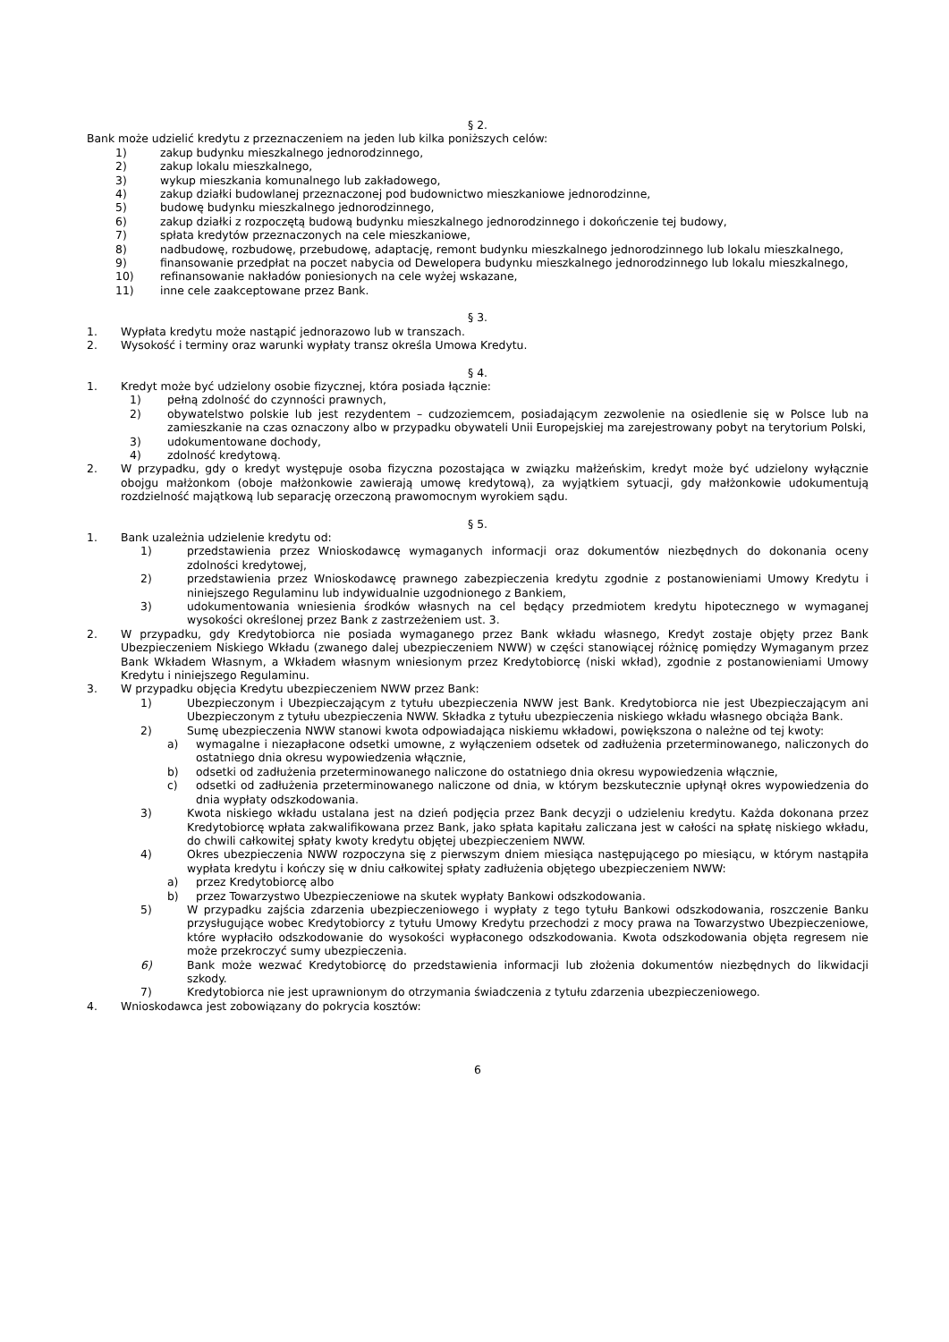§ 2.
Bank może udzielić kredytu z przeznaczeniem na jeden lub kilka poniższych celów:
1) zakup budynku mieszkalnego jednorodzinnego,
2) zakup lokalu mieszkalnego,
3) wykup mieszkania komunalnego lub zakładowego,
4) zakup działki budowlanej przeznaczonej pod budownictwo mieszkaniowe jednorodzinne,
5) budowę budynku mieszkalnego jednorodzinnego,
6) zakup działki z rozpoczętą budową budynku mieszkalnego jednorodzinnego i dokończenie tej budowy,
7) spłata kredytów przeznaczonych na cele mieszkaniowe,
8) nadbudowę, rozbudowę, przebudowę, adaptację, remont budynku mieszkalnego jednorodzinnego lub lokalu mieszkalnego,
9) finansowanie przedpłat na poczet nabycia od Dewelopera budynku mieszkalnego jednorodzinnego lub lokalu mieszkalnego,
10) refinansowanie nakładów poniesionych na cele wyżej wskazane,
11) inne cele zaakceptowane przez Bank.
§ 3.
1. Wypłata kredytu może nastąpić jednorazowo lub w transzach.
2. Wysokość i terminy oraz warunki wypłaty transz określa Umowa Kredytu.
§ 4.
1. Kredyt może być udzielony osobie fizycznej, która posiada łącznie:
1) pełną zdolność do czynności prawnych,
2) obywatelstwo polskie lub jest rezydentem – cudzoziemcem, posiadającym zezwolenie na osiedlenie się w Polsce lub na zamieszkanie na czas oznaczony albo w przypadku obywateli Unii Europejskiej ma zarejestrowany pobyt na terytorium Polski,
3) udokumentowane dochody,
4) zdolność kredytową.
2. W przypadku, gdy o kredyt występuje osoba fizyczna pozostająca w związku małżeńskim, kredyt może być udzielony wyłącznie obojgu małżonkom (oboje małżonkowie zawierają umowę kredytową), za wyjątkiem sytuacji, gdy małżonkowie udokumentują rozdzielność majątkową lub separację orzeczoną prawomocnym wyrokiem sądu.
§ 5.
1. Bank uzależnia udzielenie kredytu od:
1) przedstawienia przez Wnioskodawcę wymaganych informacji oraz dokumentów niezbędnych do dokonania oceny zdolności kredytowej,
2) przedstawienia przez Wnioskodawcę prawnego zabezpieczenia kredytu zgodnie z postanowieniami Umowy Kredytu i niniejszego Regulaminu lub indywidualnie uzgodnionego z Bankiem,
3) udokumentowania wniesienia środków własnych na cel będący przedmiotem kredytu hipotecznego w wymaganej wysokości określonej przez Bank z zastrzeżeniem ust. 3.
2. W przypadku, gdy Kredytobiorca nie posiada wymaganego przez Bank wkładu własnego, Kredyt zostaje objęty przez Bank Ubezpieczeniem Niskiego Wkładu (zwanego dalej ubezpieczeniem NWW) w części stanowiącej różnicę pomiędzy Wymaganym przez Bank Wkładem Własnym, a Wkładem własnym wniesionym przez Kredytobiorcę (niski wkład), zgodnie z postanowieniami Umowy Kredytu i niniejszego Regulaminu.
3. W przypadku objęcia Kredytu ubezpieczeniem NWW przez Bank:
1) Ubezpieczonym i Ubezpieczającym z tytułu ubezpieczenia NWW jest Bank. Kredytobiorca nie jest Ubezpieczającym ani Ubezpieczonym z tytułu ubezpieczenia NWW. Składka z tytułu ubezpieczenia niskiego wkładu własnego obciąża Bank.
2) Sumę ubezpieczenia NWW stanowi kwota odpowiadająca niskiemu wkładowi, powiększona o należne od tej kwoty:
a) wymagalne i niezapłacone odsetki umowne, z wyłączeniem odsetek od zadłużenia przeterminowanego, naliczonych do ostatniego dnia okresu wypowiedzenia włącznie,
b) odsetki od zadłużenia przeterminowanego naliczone do ostatniego dnia okresu wypowiedzenia włącznie,
c) odsetki od zadłużenia przeterminowanego naliczone od dnia, w którym bezskutecznie upłynął okres wypowiedzenia do dnia wypłaty odszkodowania.
3) Kwota niskiego wkładu ustalana jest na dzień podjęcia przez Bank decyzji o udzieleniu kredytu. Każda dokonana przez Kredytobiorcę wpłata zakwalifikowana przez Bank, jako spłata kapitału zaliczana jest w całości na spłatę niskiego wkładu, do chwili całkowitej spłaty kwoty kredytu objętej ubezpieczeniem NWW.
4) Okres ubezpieczenia NWW rozpoczyna się z pierwszym dniem miesiąca następującego po miesiącu, w którym nastąpiła wypłata kredytu i kończy się w dniu całkowitej spłaty zadłużenia objętego ubezpieczeniem NWW:
a) przez Kredytobiorcę albo
b) przez Towarzystwo Ubezpieczeniowe na skutek wypłaty Bankowi odszkodowania.
5) W przypadku zajścia zdarzenia ubezpieczeniowego i wypłaty z tego tytułu Bankowi odszkodowania, roszczenie Banku przysługujące wobec Kredytobiorcy z tytułu Umowy Kredytu przechodzi z mocy prawa na Towarzystwo Ubezpieczeniowe, które wypłaciło odszkodowanie do wysokości wypłaconego odszkodowania. Kwota odszkodowania objęta regresem nie może przekroczyć sumy ubezpieczenia.
6) Bank może wezwać Kredytobiorcę do przedstawienia informacji lub złożenia dokumentów niezbędnych do likwidacji szkody.
7) Kredytobiorca nie jest uprawnionym do otrzymania świadczenia z tytułu zdarzenia ubezpieczeniowego.
4. Wnioskodawca jest zobowiązany do pokrycia kosztów:
6